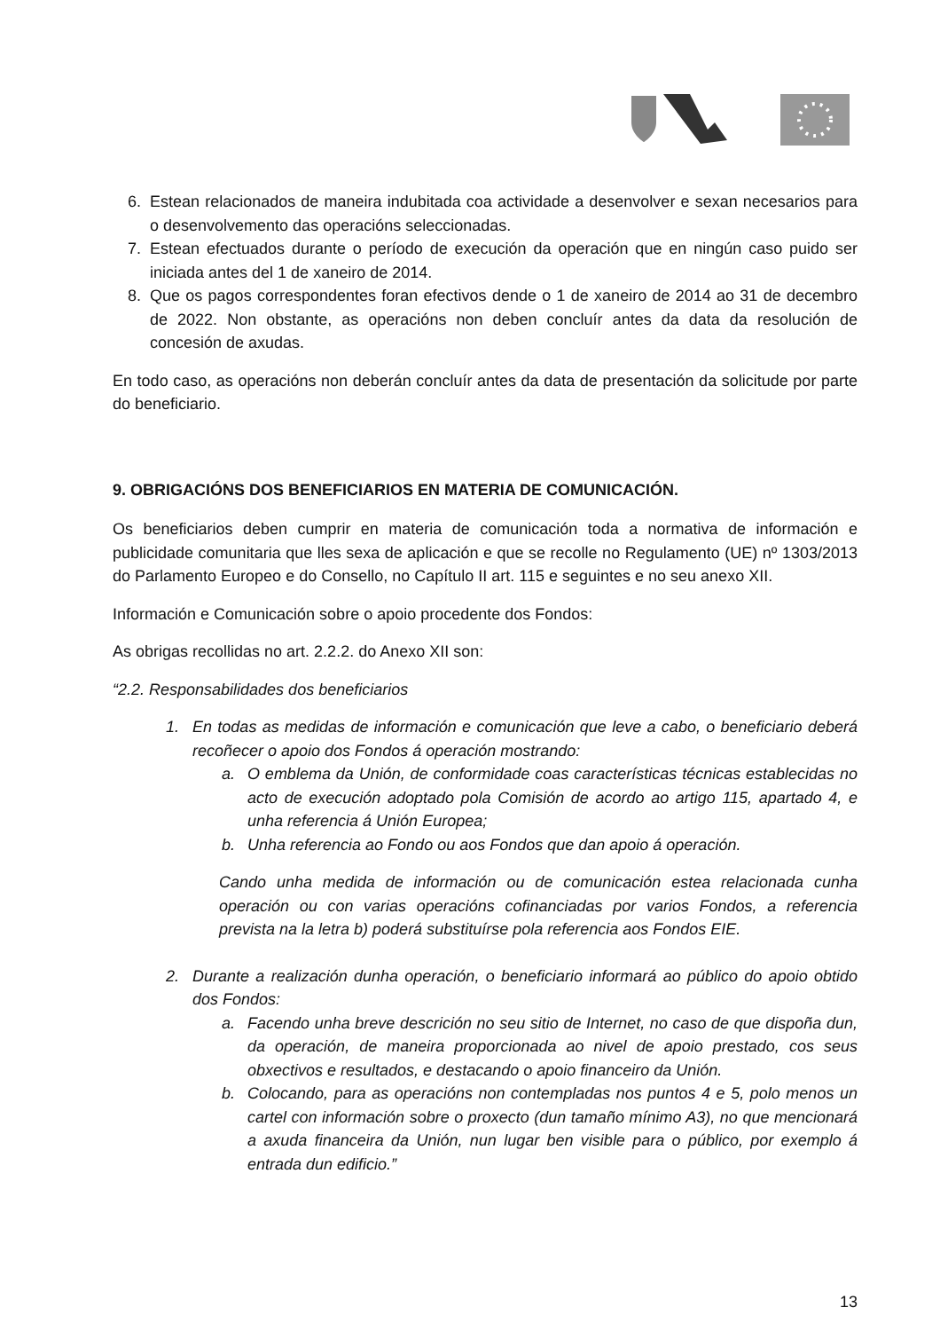6. Estean relacionados de maneira indubitada coa actividade a desenvolver e sexan necesarios para o desenvolvemento das operacións seleccionadas.
7. Estean efectuados durante o período de execución da operación que en ningún caso puido ser iniciada antes del 1 de xaneiro de 2014.
8. Que os pagos correspondentes foran efectivos dende o 1 de xaneiro de 2014 ao 31 de decembro de 2022. Non obstante, as operacións non deben concluír antes da data da resolución de concesión de axudas.
En todo caso, as operacións non deberán concluír antes da data de presentación da solicitude por parte do beneficiario.
9. OBRIGACIÓNS DOS BENEFICIARIOS EN MATERIA DE COMUNICACIÓN.
Os beneficiarios deben cumprir en materia de comunicación toda a normativa de información e publicidade comunitaria que lles sexa de aplicación e que se recolle no Regulamento (UE) nº 1303/2013 do Parlamento Europeo e do Consello, no Capítulo II art. 115 e seguintes e no seu anexo XII.
Información e Comunicación sobre o apoio procedente dos Fondos:
As obrigas recollidas no art. 2.2.2. do Anexo XII son:
“2.2. Responsabilidades dos beneficiarios
1. En todas as medidas de información e comunicación que leve a cabo, o beneficiario deberá recoñecer o apoio dos Fondos á operación mostrando:
a. O emblema da Unión, de conformidade coas características técnicas establecidas no acto de execución adoptado pola Comisión de acordo ao artigo 115, apartado 4, e unha referencia á Unión Europea;
b. Unha referencia ao Fondo ou aos Fondos que dan apoio á operación.
Cando unha medida de información ou de comunicación estea relacionada cunha operación ou con varias operacións cofinanciadas por varios Fondos, a referencia prevista na la letra b) poderá substituírse pola referencia aos Fondos EIE.
2. Durante a realización dunha operación, o beneficiario informará ao público do apoio obtido dos Fondos:
a. Facendo unha breve descrición no seu sitio de Internet, no caso de que dispoña dun, da operación, de maneira proporcionada ao nivel de apoio prestado, cos seus obxectivos e resultados, e destacando o apoio financeiro da Unión.
b. Colocando, para as operacións non contempladas nos puntos 4 e 5, polo menos un cartel con información sobre o proxecto (dun tamaño mínimo A3), no que mencionará a axuda financeira da Unión, nun lugar ben visible para o público, por exemplo á entrada dun edificio.”
13